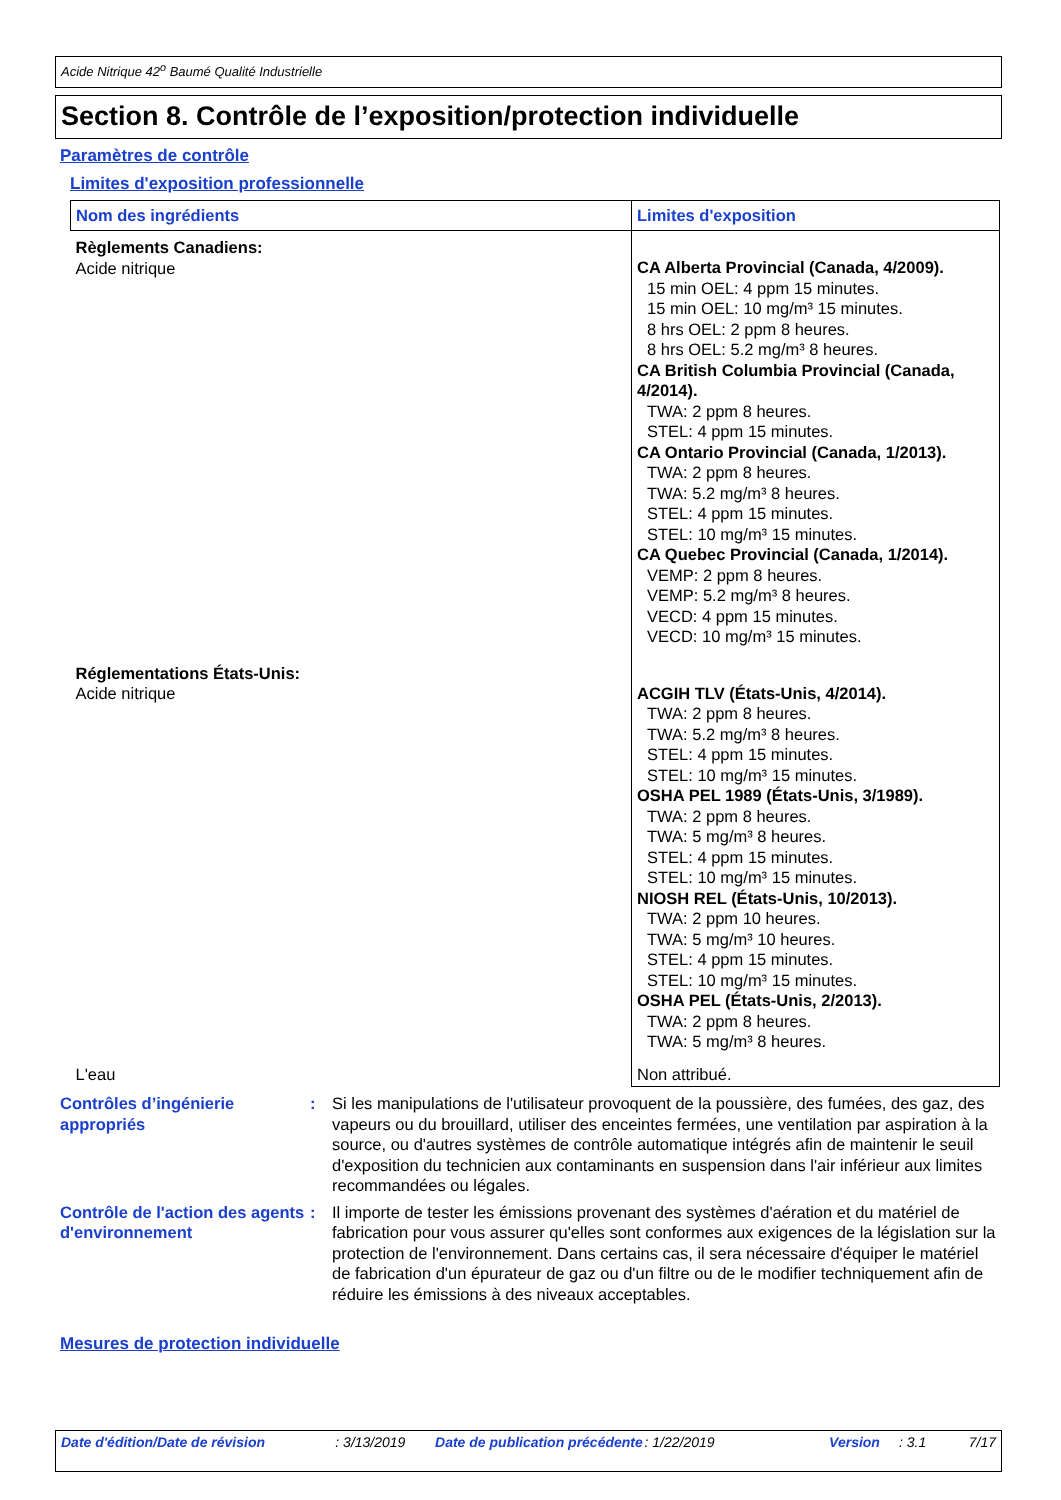Acide Nitrique 42<sup>o</sup> Baumé Qualité Industrielle
Section 8. Contrôle de l’exposition/protection individuelle
Paramètres de contrôle
Limites d'exposition professionnelle
| Nom des ingrédients | Limites d'exposition |
| --- | --- |
| Règlements Canadiens: Acide nitrique | CA Alberta Provincial (Canada, 4/2009). 15 min OEL: 4 ppm 15 minutes. 15 min OEL: 10 mg/m³ 15 minutes. 8 hrs OEL: 2 ppm 8 heures. 8 hrs OEL: 5.2 mg/m³ 8 heures. CA British Columbia Provincial (Canada, 4/2014). TWA: 2 ppm 8 heures. STEL: 4 ppm 15 minutes. CA Ontario Provincial (Canada, 1/2013). TWA: 2 ppm 8 heures. TWA: 5.2 mg/m³ 8 heures. STEL: 4 ppm 15 minutes. STEL: 10 mg/m³ 15 minutes. CA Quebec Provincial (Canada, 1/2014). VEMP: 2 ppm 8 heures. VEMP: 5.2 mg/m³ 8 heures. VECD: 4 ppm 15 minutes. VECD: 10 mg/m³ 15 minutes. |
| Réglementations États-Unis: Acide nitrique | ACGIH TLV (États-Unis, 4/2014). TWA: 2 ppm 8 heures. TWA: 5.2 mg/m³ 8 heures. STEL: 4 ppm 15 minutes. STEL: 10 mg/m³ 15 minutes. OSHA PEL 1989 (États-Unis, 3/1989). TWA: 2 ppm 8 heures. TWA: 5 mg/m³ 8 heures. STEL: 4 ppm 15 minutes. STEL: 10 mg/m³ 15 minutes. NIOSH REL (États-Unis, 10/2013). TWA: 2 ppm 10 heures. TWA: 5 mg/m³ 10 heures. STEL: 4 ppm 15 minutes. STEL: 10 mg/m³ 15 minutes. OSHA PEL (États-Unis, 2/2013). TWA: 2 ppm 8 heures. TWA: 5 mg/m³ 8 heures. |
| L'eau | Non attribué. |
Contrôles d’ingénierie appropriés
: Si les manipulations de l'utilisateur provoquent de la poussière, des fumées, des gaz, des vapeurs ou du brouillard, utiliser des enceintes fermées, une ventilation par aspiration à la source, ou d'autres systèmes de contrôle automatique intégrés afin de maintenir le seuil d'exposition du technicien aux contaminants en suspension dans l'air inférieur aux limites recommandées ou légales.
Contrôle de l'action des agents d'environnement
: Il importe de tester les émissions provenant des systèmes d'aération et du matériel de fabrication pour vous assurer qu'elles sont conformes aux exigences de la législation sur la protection de l'environnement. Dans certains cas, il sera nécessaire d'équiper le matériel de fabrication d'un épurateur de gaz ou d'un filtre ou de le modifier techniquement afin de réduire les émissions à des niveaux acceptables.
Mesures de protection individuelle
Date d'édition/Date de révision: 3/13/2019 Date de publication précédente: 1/22/2019 Version: 3.1 7/17